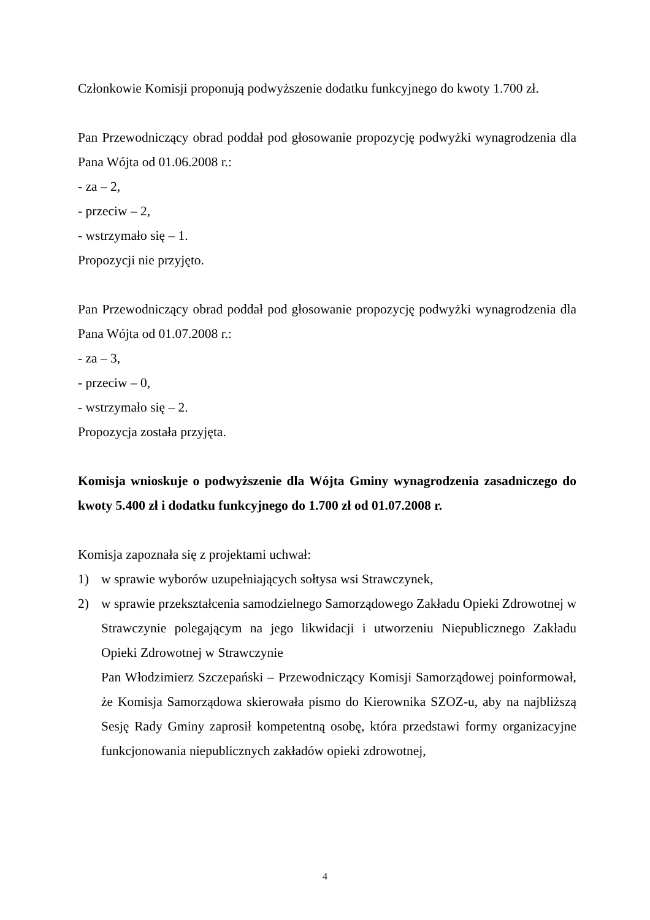Członkowie Komisji proponują podwyższenie dodatku funkcyjnego do kwoty 1.700 zł.
Pan Przewodniczący obrad poddał pod głosowanie propozycję podwyżki wynagrodzenia dla Pana Wójta od 01.06.2008 r.:
- za – 2,
- przeciw – 2,
- wstrzymało się – 1.
Propozycji nie przyjęto.
Pan Przewodniczący obrad poddał pod głosowanie propozycję podwyżki wynagrodzenia dla Pana Wójta od 01.07.2008 r.:
- za – 3,
- przeciw – 0,
- wstrzymało się – 2.
Propozycja została przyjęta.
Komisja wnioskuje o podwyższenie dla Wójta Gminy wynagrodzenia zasadniczego do kwoty 5.400 zł i dodatku funkcyjnego do 1.700 zł od 01.07.2008 r.
Komisja zapoznała się z projektami uchwał:
1) w sprawie wyborów uzupełniających sołtysa wsi Strawczynek,
2) w sprawie przekształcenia samodzielnego Samorządowego Zakładu Opieki Zdrowotnej w Strawczynie polegającym na jego likwidacji i utworzeniu Niepublicznego Zakładu Opieki Zdrowotnej w Strawczynie
Pan Włodzimierz Szczepański – Przewodniczący Komisji Samorządowej poinformował, że Komisja Samorządowa skierowała pismo do Kierownika SZOZ-u, aby na najbliższą Sesję Rady Gminy zaprosił kompetentną osobę, która przedstawi formy organizacyjne funkcjonowania niepublicznych zakładów opieki zdrowotnej,
4